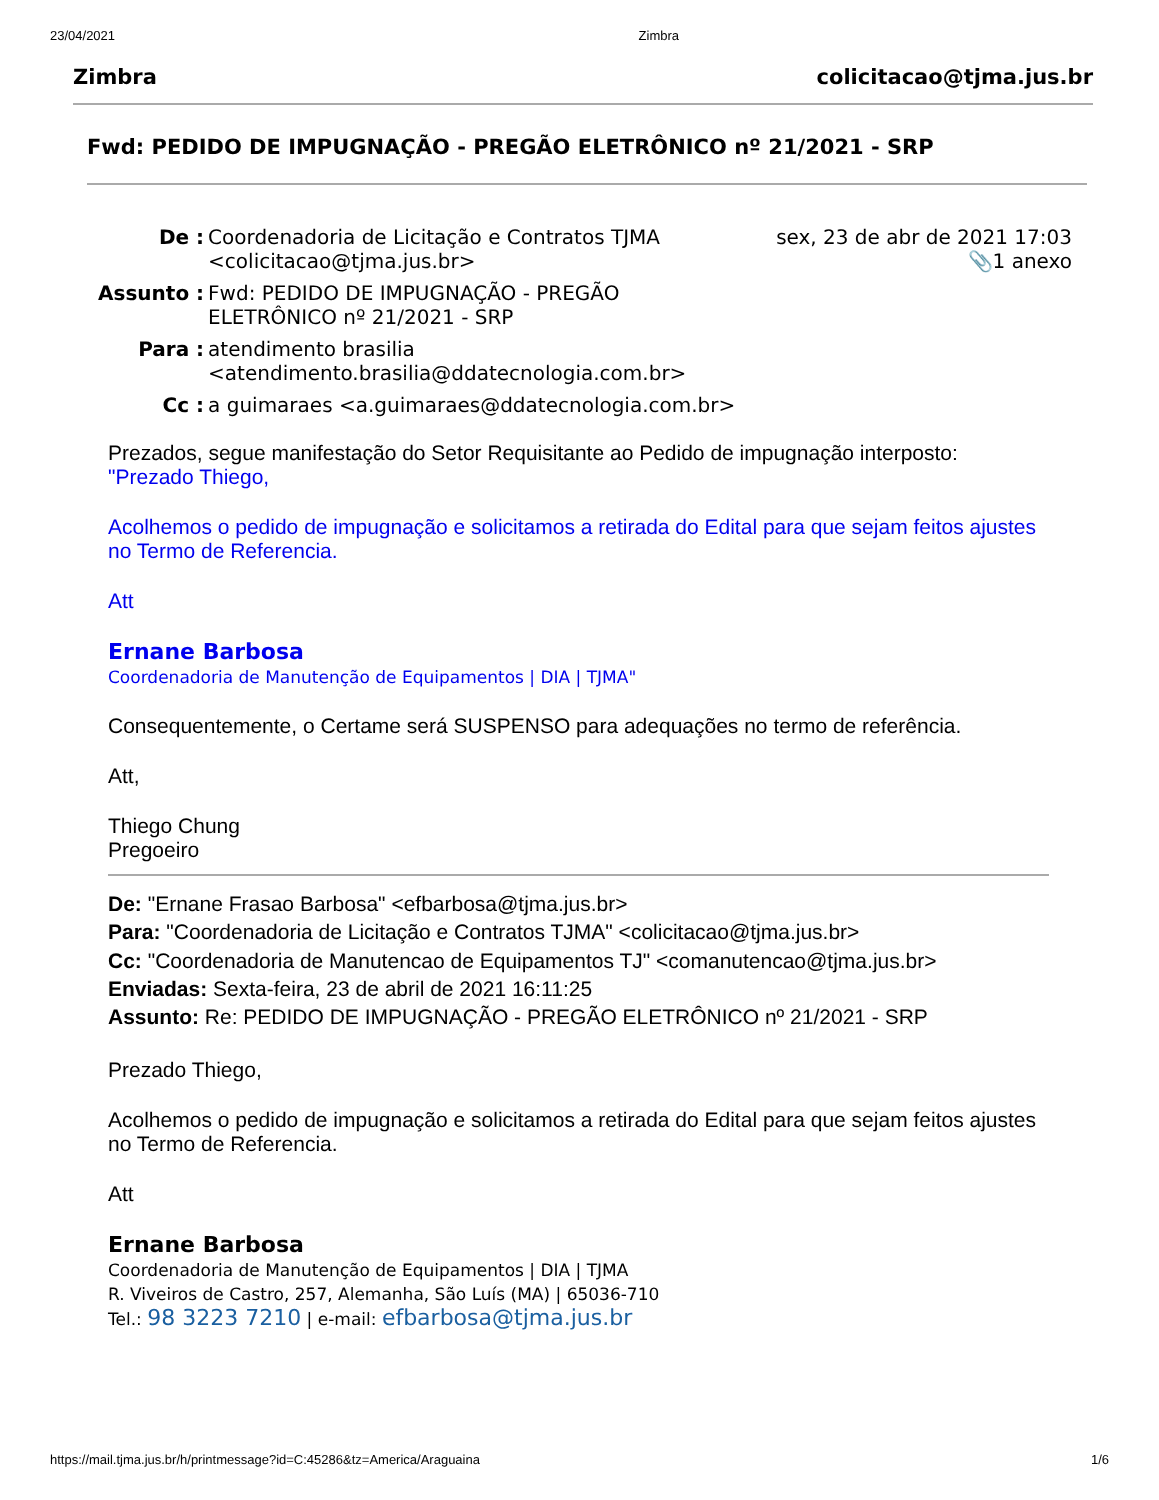23/04/2021 Zimbra
Zimbra colicitacao@tjma.jus.br
Fwd: PEDIDO DE IMPUGNAÇÃO - PREGÃO ELETRÔNICO nº 21/2021 - SRP
| De : | Coordenadoria de Licitação e Contratos TJMA <colicitacao@tjma.jus.br> | sex, 23 de abr de 2021 17:03 📎1 anexo |
| Assunto : | Fwd: PEDIDO DE IMPUGNAÇÃO - PREGÃO ELETRÔNICO nº 21/2021 - SRP | |
| Para : | atendimento brasilia <atendimento.brasilia@ddatecnologia.com.br> | |
| Cc : | a guimaraes <a.guimaraes@ddatecnologia.com.br> | |
Prezados, segue manifestação do Setor Requisitante ao Pedido de impugnação interposto:
"Prezado Thiego,
Acolhemos o pedido de impugnação e solicitamos a retirada do Edital para que sejam feitos ajustes no Termo de Referencia.
Att
Ernane Barbosa
Coordenadoria de Manutenção de Equipamentos | DIA | TJMA"
Consequentemente, o Certame será SUSPENSO para adequações no termo de referência.
Att,
Thiego Chung
Pregoeiro
De: "Ernane Frasao Barbosa" <efbarbosa@tjma.jus.br>
Para: "Coordenadoria de Licitação e Contratos TJMA" <colicitacao@tjma.jus.br>
Cc: "Coordenadoria de Manutencao de Equipamentos TJ" <comanutencao@tjma.jus.br>
Enviadas: Sexta-feira, 23 de abril de 2021 16:11:25
Assunto: Re: PEDIDO DE IMPUGNAÇÃO - PREGÃO ELETRÔNICO nº 21/2021 - SRP
Prezado Thiego,
Acolhemos o pedido de impugnação e solicitamos a retirada do Edital para que sejam feitos ajustes no Termo de Referencia.
Att
Ernane Barbosa
Coordenadoria de Manutenção de Equipamentos | DIA | TJMA
R. Viveiros de Castro, 257, Alemanha, São Luís (MA) | 65036-710
Tel.: 98 3223 7210 | e-mail: efbarbosa@tjma.jus.br
https://mail.tjma.jus.br/h/printmessage?id=C:45286&tz=America/Araguaina 1/6